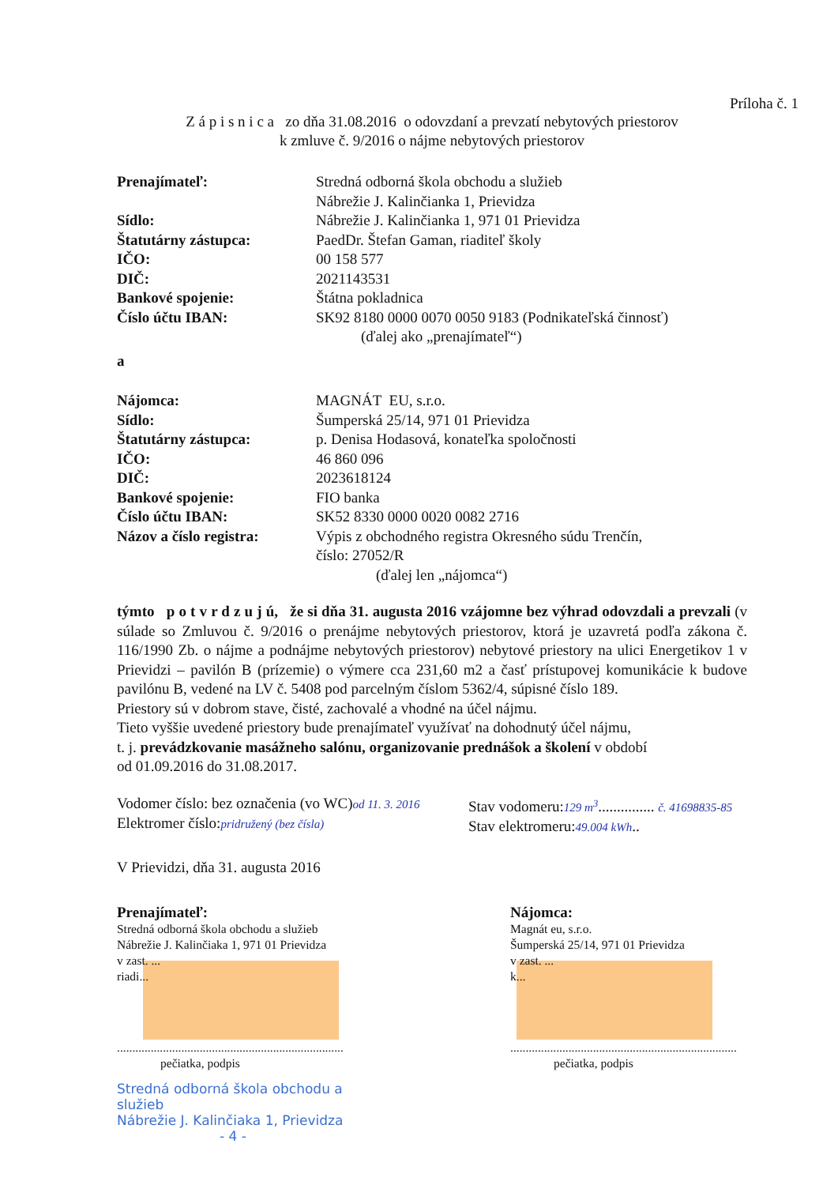Príloha č. 1
Z á p i s n i c a zo dňa 31.08.2016 o odovzdaní a prevzatí nebytových priestorov
k zmluve č. 9/2016 o nájme nebytových priestorov
| Prenajímateľ: | Stredná odborná škola obchodu a služieb Nábrežie J. Kalinčianka 1, Prievidza |
| Sídlo: | Nábrežie J. Kalinčianka 1, 971 01 Prievidza |
| Štatutárny zástupca: | PaedDr. Štefan Gaman, riaditeľ školy |
| IČO: | 00 158 577 |
| DIČ: | 2021143531 |
| Bankové spojenie: | Štátna pokladnica |
| Číslo účtu IBAN: | SK92 8180 0000 0070 0050 9183 (Podnikateľská činnosť) (ďalej ako „prenajímateľ“) |
| a | |
| Nájomca: | MAGNÁT EU, s.r.o. |
| Sídlo: | Šumperská 25/14, 971 01 Prievidza |
| Štatutárny zástupca: | p. Denisa Hodasová, konateľka spoločnosti |
| IČO: | 46 860 096 |
| DIČ: | 2023618124 |
| Bankové spojenie: | FIO banka |
| Číslo účtu IBAN: | SK52 8330 0000 0020 0082 2716 |
| Názov a číslo registra: | Výpis z obchodného registra Okresného súdu Trenčín, číslo: 27052/R (ďalej len „nájomca“) |
týmto p o t v r d z u j ú, že si dňa 31. augusta 2016 vzájomne bez výhrad odovzdali a prevzali (v súlade so Zmluvou č. 9/2016 o prenájme nebytových priestorov, ktorá je uzavretá podľa zákona č. 116/1990 Zb. o nájme a podnájme nebytových priestorov) nebytové priestory na ulici Energetikov 1 v Prievidzi – pavilón B (prízemie) o výmere cca 231,60 m2 a časť prístupovej komunikácie k budove pavilónu B, vedené na LV č. 5408 pod parcelným číslom 5362/4, súpisné číslo 189.
Priestory sú v dobrom stave, čisté, zachovalé a vhodné na účel nájmu.
Tieto vyššie uvedené priestory bude prenajímateľ využívať na dohodnutý účel nájmu,
t. j. prevádzkovanie masážneho salónu, organizovanie prednášok a školení v období
od 01.09.2016 do 31.08.2017.
Vodomer číslo: bez označenia (vo WC)od 11. 3. 2016
Elektromer číslo:pridružený (bez čísla)
Stav vodomeru:129 m<sup>3</sup>............... č. 41698835-85
Stav elektromeru:49.004 kWh..
V Prievidzi, dňa 31. augusta 2016
Prenajímateľ:
Stredná odborná škola obchodu a služieb
Nábrežie J. Kalinčiaka 1, 971 01 Prievidza
v zast. ...
riadi...
..........................................................................
pečiatka, podpis
Stredná odborná škola obchodu a služieb
Nábrežie J. Kalinčiaka 1, Prievidza
- 4 -
Nájomca:
Magnát eu, s.r.o.
Šumperská 25/14, 971 01 Prievidza
v zast. ...
k...
..........................................................................
pečiatka, podpis